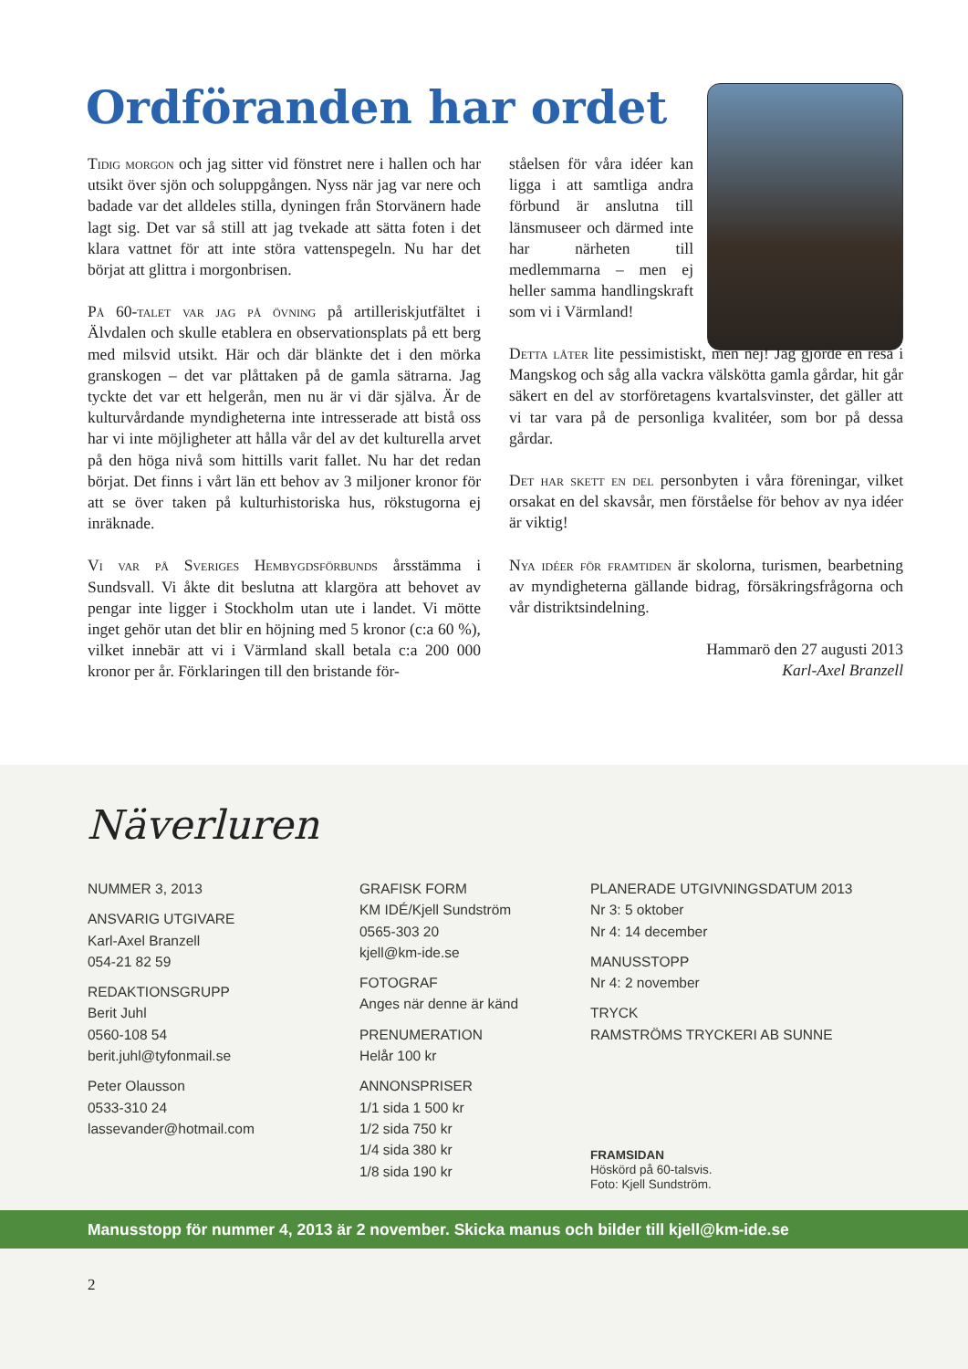Ordföranden har ordet
Tidig morgon och jag sitter vid fönstret nere i hallen och har utsikt över sjön och soluppgången. Nyss när jag var nere och badade var det alldeles stilla, dyningen från Storvänern hade lagt sig. Det var så still att jag tvekade att sätta foten i det klara vattnet för att inte störa vattenspegeln. Nu har det börjat att glittra i morgonbrisen.
På 60-talet var jag på övning på artilleriskjutfältet i Älvdalen och skulle etablera en observationsplats på ett berg med milsvid utsikt. Här och där blänkte det i den mörka granskogen – det var plåttaken på de gamla sätrarna. Jag tyckte det var ett helgerån, men nu är vi där själva. Är de kulturvårdande myndigheterna inte intresserade att bistå oss har vi inte möjligheter att hålla vår del av det kulturella arvet på den höga nivå som hittills varit fallet. Nu har det redan börjat. Det finns i vårt län ett behov av 3 miljoner kronor för att se över taken på kulturhistoriska hus, rökstugorna ej inräknade.
Vi var på Sveriges Hembygdsförbunds årsstämma i Sundsvall. Vi åkte dit beslutna att klargöra att behovet av pengar inte ligger i Stockholm utan ute i landet. Vi mötte inget gehör utan det blir en höjning med 5 kronor (c:a 60 %), vilket innebär att vi i Värmland skall betala c:a 200 000 kronor per år. Förklaringen till den bristande för-
ståelsen för våra idéer kan ligga i att samtliga andra förbund är anslutna till länsmuseer och därmed inte har närheten till medlemmarna – men ej heller samma handlingskraft som vi i Värmland!
Detta låter lite pessimistiskt, men nej! Jag gjorde en resa i Mangskog och såg alla vackra välskötta gamla gårdar, hit går säkert en del av storföretagens kvartalsvinster, det gäller att vi tar vara på de personliga kvalitéer, som bor på dessa gårdar.
Det har skett en del personbyten i våra föreningar, vilket orsakat en del skavsår, men förståelse för behov av nya idéer är viktig!
Nya idéer för framtiden är skolorna, turismen, bearbetning av myndigheterna gällande bidrag, försäkringsfrågorna och vår distriktsindelning.
Hammarö den 27 augusti 2013
Karl-Axel Branzell
Näverluren
NUMMER 3, 2013
ANSVARIG UTGIVARE
Karl-Axel Branzell
054-21 82 59
REDAKTIONSGRUPP
Berit Juhl
0560-108 54
berit.juhl@tyfonmail.se
Peter Olausson
0533-310 24
lassevander@hotmail.com
GRAFISK FORM
KM IDÉ/Kjell Sundström
0565-303 20
kjell@km-ide.se
FOTOGRAF
Anges när denne är känd
PRENUMERATION
Helår 100 kr
ANNONSPRISER
1/1 sida 1 500 kr
1/2 sida 750 kr
1/4 sida 380 kr
1/8 sida 190 kr
PLANERADE UTGIVNINGSDATUM 2013
Nr 3: 5 oktober
Nr 4: 14 december
MANUSSTOPP
Nr 4: 2 november
TRYCK
RAMSTRÖMS TRYCKERI AB SUNNE
FRAMSIDAN
Höskörd på 60-talsvis.
Foto: Kjell Sundström.
Manusstopp för nummer 4, 2013 är 2 november. Skicka manus och bilder till kjell@km-ide.se
2